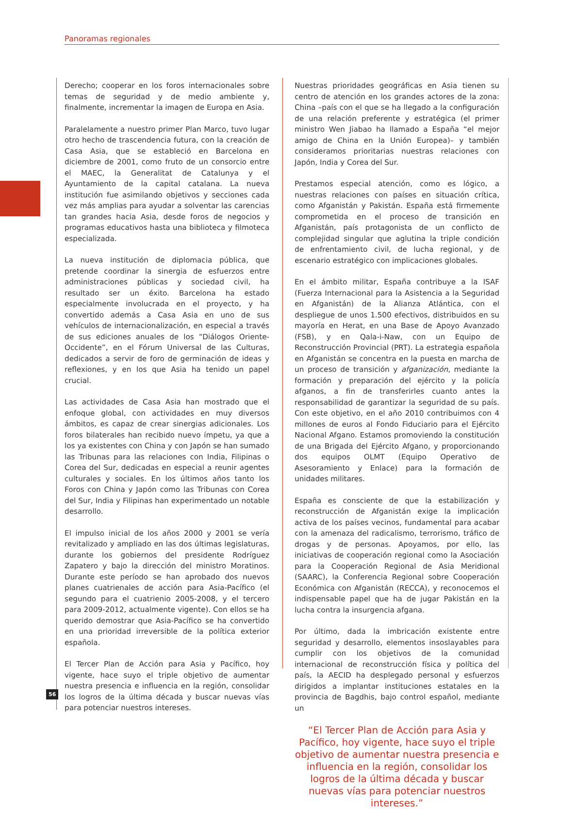Panoramas regionales
Derecho; cooperar en los foros internacionales sobre temas de seguridad y de medio ambiente y, finalmente, incrementar la imagen de Europa en Asia.
Paralelamente a nuestro primer Plan Marco, tuvo lugar otro hecho de trascendencia futura, con la creación de Casa Asia, que se estableció en Barcelona en diciembre de 2001, como fruto de un consorcio entre el MAEC, la Generalitat de Catalunya y el Ayuntamiento de la capital catalana. La nueva institución fue asimilando objetivos y secciones cada vez más amplias para ayudar a solventar las carencias tan grandes hacia Asia, desde foros de negocios y programas educativos hasta una biblioteca y filmoteca especializada.
La nueva institución de diplomacia pública, que pretende coordinar la sinergia de esfuerzos entre administraciones públicas y sociedad civil, ha resultado ser un éxito. Barcelona ha estado especialmente involucrada en el proyecto, y ha convertido además a Casa Asia en uno de sus vehículos de internacionalización, en especial a través de sus ediciones anuales de los “Diálogos Oriente-Occidente”, en el Fórum Universal de las Culturas, dedicados a servir de foro de germinación de ideas y reflexiones, y en los que Asia ha tenido un papel crucial.
Las actividades de Casa Asia han mostrado que el enfoque global, con actividades en muy diversos ámbitos, es capaz de crear sinergias adicionales. Los foros bilaterales han recibido nuevo ímpetu, ya que a los ya existentes con China y con Japón se han sumado las Tribunas para las relaciones con India, Filipinas o Corea del Sur, dedicadas en especial a reunir agentes culturales y sociales. En los últimos años tanto los Foros con China y Japón como las Tribunas con Corea del Sur, India y Filipinas han experimentado un notable desarrollo.
El impulso inicial de los años 2000 y 2001 se vería revitalizado y ampliado en las dos últimas legislaturas, durante los gobiernos del presidente Rodríguez Zapatero y bajo la dirección del ministro Moratinos. Durante este período se han aprobado dos nuevos planes cuatrienales de acción para Asia-Pacífico (el segundo para el cuatrienio 2005-2008, y el tercero para 2009-2012, actualmente vigente). Con ellos se ha querido demostrar que Asia-Pacífico se ha convertido en una prioridad irreversible de la política exterior española.
El Tercer Plan de Acción para Asia y Pacífico, hoy vigente, hace suyo el triple objetivo de aumentar nuestra presencia e influencia en la región, consolidar los logros de la última década y buscar nuevas vías para potenciar nuestros intereses.
Nuestras prioridades geográficas en Asia tienen su centro de atención en los grandes actores de la zona: China –país con el que se ha llegado a la configuración de una relación preferente y estratégica (el primer ministro Wen Jiabao ha llamado a España “el mejor amigo de China en la Unión Europea)– y también consideramos prioritarias nuestras relaciones con Japón, India y Corea del Sur.
Prestamos especial atención, como es lógico, a nuestras relaciones con países en situación crítica, como Afganistán y Pakistán. España está firmemente comprometida en el proceso de transición en Afganistán, país protagonista de un conflicto de complejidad singular que aglutina la triple condición de enfrentamiento civil, de lucha regional, y de escenario estratégico con implicaciones globales.
En el ámbito militar, España contribuye a la ISAF (Fuerza Internacional para la Asistencia a la Seguridad en Afganistán) de la Alianza Atlántica, con el despliegue de unos 1.500 efectivos, distribuidos en su mayoría en Herat, en una Base de Apoyo Avanzado (FSB), y en Qala-i-Naw, con un Equipo de Reconstrucción Provincial (PRT). La estrategia española en Afganistán se concentra en la puesta en marcha de un proceso de transición y afganización, mediante la formación y preparación del ejército y la policía afganos, a fin de transferirles cuanto antes la responsabilidad de garantizar la seguridad de su país. Con este objetivo, en el año 2010 contribuimos con 4 millones de euros al Fondo Fiduciario para el Ejército Nacional Afgano. Estamos promoviendo la constitución de una Brigada del Ejército Afgano, y proporcionando dos equipos OLMT (Equipo Operativo de Asesoramiento y Enlace) para la formación de unidades militares.
España es consciente de que la estabilización y reconstrucción de Afganistán exige la implicación activa de los países vecinos, fundamental para acabar con la amenaza del radicalismo, terrorismo, tráfico de drogas y de personas. Apoyamos, por ello, las iniciativas de cooperación regional como la Asociación para la Cooperación Regional de Asia Meridional (SAARC), la Conferencia Regional sobre Cooperación Económica con Afganistán (RECCA), y reconocemos el indispensable papel que ha de jugar Pakistán en la lucha contra la insurgencia afgana.
Por último, dada la imbricación existente entre seguridad y desarrollo, elementos insoslayables para cumplir con los objetivos de la comunidad internacional de reconstrucción física y política del país, la AECID ha desplegado personal y esfuerzos dirigidos a implantar instituciones estatales en la provincia de Bagdhis, bajo control español, mediante un
“El Tercer Plan de Acción para Asia y Pacífico, hoy vigente, hace suyo el triple objetivo de aumentar nuestra presencia e influencia en la región, consolidar los logros de la última década y buscar nuevas vías para potenciar nuestros intereses.”
56